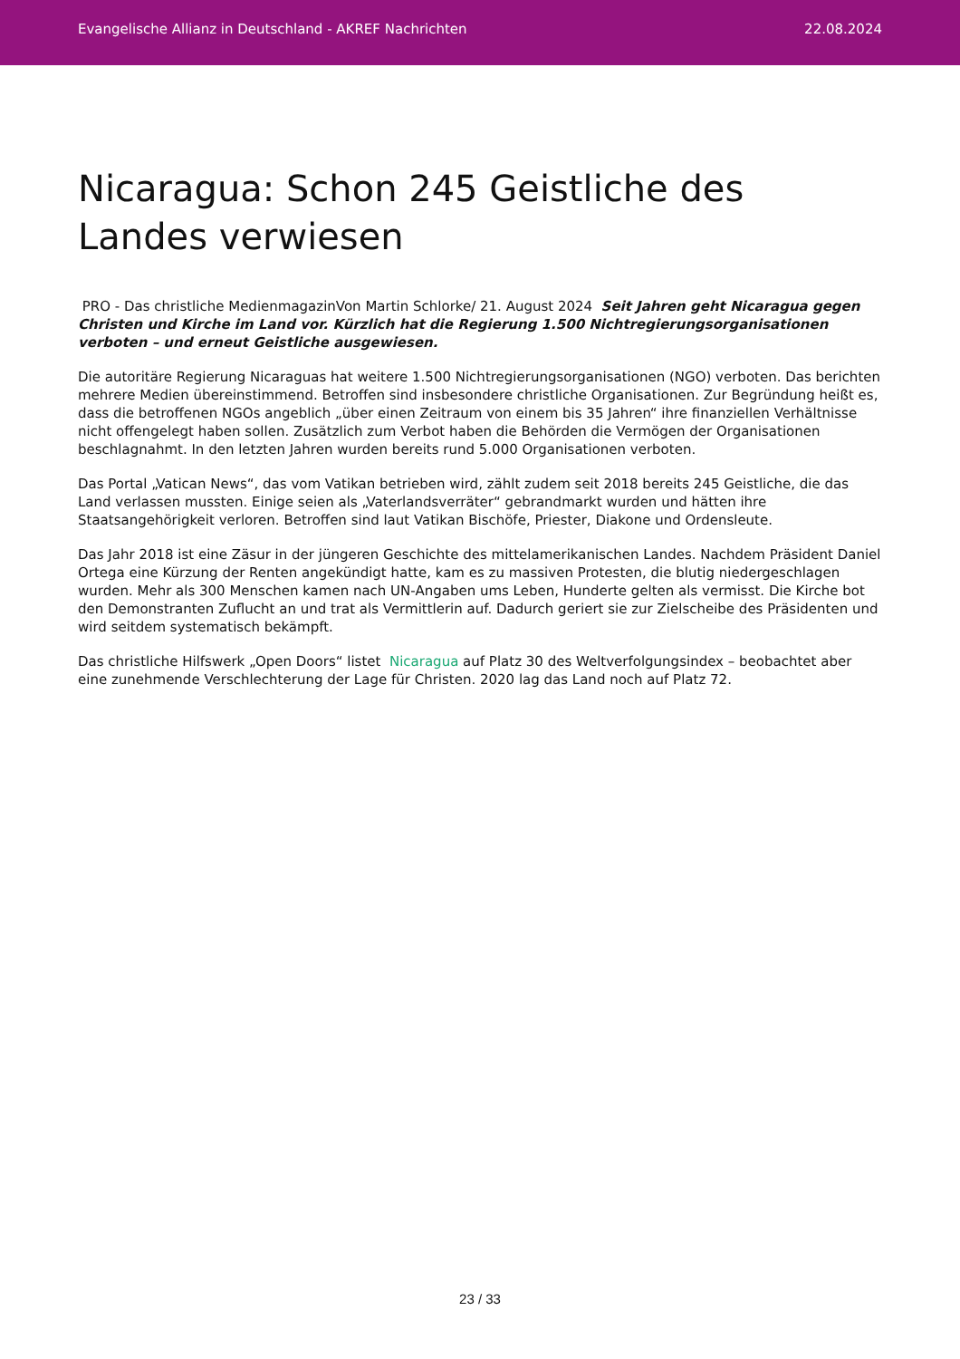Evangelische Allianz in Deutschland - AKREF Nachrichten 22.08.2024
Nicaragua: Schon 245 Geistliche des Landes verwiesen
PRO - Das christliche MedienmagazinVon Martin Schlorke/ 21. August 2024 Seit Jahren geht Nicaragua gegen Christen und Kirche im Land vor. Kürzlich hat die Regierung 1.500 Nichtregierungsorganisationen verboten – und erneut Geistliche ausgewiesen.
Die autoritäre Regierung Nicaraguas hat weitere 1.500 Nichtregierungsorganisationen (NGO) verboten. Das berichten mehrere Medien übereinstimmend. Betroffen sind insbesondere christliche Organisationen. Zur Begründung heißt es, dass die betroffenen NGOs angeblich „über einen Zeitraum von einem bis 35 Jahren“ ihre finanziellen Verhältnisse nicht offengelegt haben sollen. Zusätzlich zum Verbot haben die Behörden die Vermögen der Organisationen beschlagnahmt. In den letzten Jahren wurden bereits rund 5.000 Organisationen verboten.
Das Portal „Vatican News“, das vom Vatikan betrieben wird, zählt zudem seit 2018 bereits 245 Geistliche, die das Land verlassen mussten. Einige seien als „Vaterlandsverräter“ gebrandmarkt wurden und hätten ihre Staatsangehörigkeit verloren. Betroffen sind laut Vatikan Bischöfe, Priester, Diakone und Ordensleute.
Das Jahr 2018 ist eine Zäsur in der jüngeren Geschichte des mittelamerikanischen Landes. Nachdem Präsident Daniel Ortega eine Kürzung der Renten angekündigt hatte, kam es zu massiven Protesten, die blutig niedergeschlagen wurden. Mehr als 300 Menschen kamen nach UN-Angaben ums Leben, Hunderte gelten als vermisst. Die Kirche bot den Demonstranten Zuflucht an und trat als Vermittlerin auf. Dadurch geriert sie zur Zielscheibe des Präsidenten und wird seitdem systematisch bekämpft.
Das christliche Hilfswerk „Open Doors“ listet Nicaragua auf Platz 30 des Weltverfolgungsindex – beobachtet aber eine zunehmende Verschlechterung der Lage für Christen. 2020 lag das Land noch auf Platz 72.
23 / 33